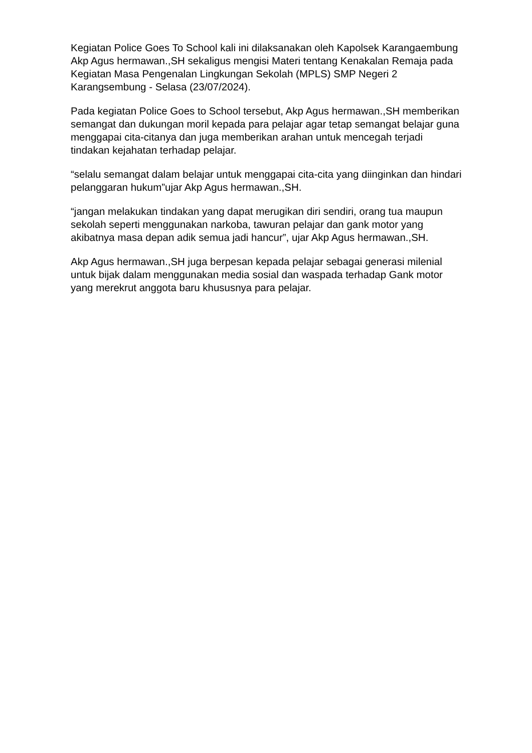Kegiatan Police Goes To School kali ini dilaksanakan oleh Kapolsek Karangaembung Akp Agus hermawan.,SH sekaligus mengisi Materi tentang Kenakalan Remaja pada Kegiatan Masa Pengenalan Lingkungan Sekolah (MPLS) SMP Negeri 2 Karangsembung - Selasa (23/07/2024).
Pada kegiatan Police Goes to School tersebut, Akp Agus hermawan.,SH memberikan semangat dan dukungan moril kepada para pelajar agar tetap semangat belajar guna menggapai cita-citanya dan juga memberikan arahan untuk mencegah terjadi tindakan kejahatan terhadap pelajar.
“selalu semangat dalam belajar untuk menggapai cita-cita yang diinginkan dan hindari pelanggaran hukum”ujar Akp Agus hermawan.,SH.
“jangan melakukan tindakan yang dapat merugikan diri sendiri, orang tua maupun sekolah seperti menggunakan narkoba, tawuran pelajar dan gank motor yang akibatnya masa depan adik semua jadi hancur”, ujar Akp Agus hermawan.,SH.
Akp Agus hermawan.,SH juga berpesan kepada pelajar sebagai generasi milenial untuk bijak dalam menggunakan media sosial dan waspada terhadap Gank motor yang merekrut anggota baru khususnya para pelajar.